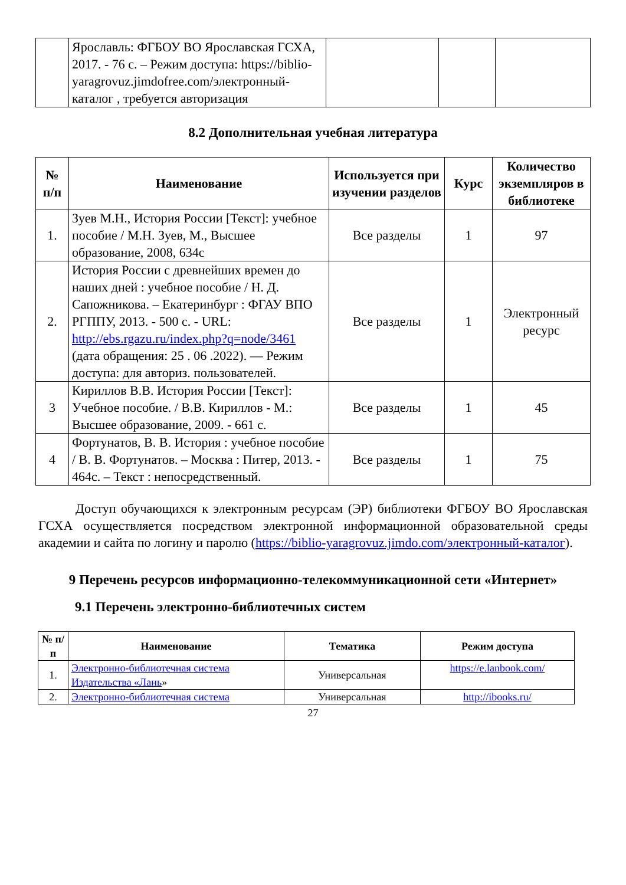| | Ярославль: ФГБОУ ВО Ярославская ГСХА, 2017. - 76 с. – Режим доступа: https://biblio-yaragrovuz.jimdofree.com/электронный-каталог , требуется авторизация | | | |
8.2 Дополнительная учебная литература
| № п/п | Наименование | Используется при изучении разделов | Курс | Количество экземпляров в библиотеке |
| --- | --- | --- | --- | --- |
| 1. | Зуев М.Н., История России [Текст]: учебное пособие / М.Н. Зуев, М., Высшее образование, 2008, 634с | Все разделы | 1 | 97 |
| 2. | История России с древнейших времен до наших дней : учебное пособие / Н. Д. Сапожникова. – Екатеринбург : ФГАУ ВПО РГППУ, 2013. - 500 с. - URL: http://ebs.rgazu.ru/index.php?q=node/3461 (дата обращения: 25 . 06 .2022). — Режим доступа: для авториз. пользователей. | Все разделы | 1 | Электронный ресурс |
| 3 | Кириллов В.В. История России [Текст]: Учебное пособие. / В.В. Кириллов - М.: Высшее образование, 2009. - 661 с. | Все разделы | 1 | 45 |
| 4 | Фортунатов, В. В. История : учебное пособие / В. В. Фортунатов. – Москва : Питер, 2013. - 464с. – Текст : непосредственный. | Все разделы | 1 | 75 |
Доступ обучающихся к электронным ресурсам (ЭР) библиотеки ФГБОУ ВО Ярославская ГСХА осуществляется посредством электронной информационной образовательной среды академии и сайта по логину и паролю (https://biblio-yaragrovuz.jimdo.com/электронный-каталог).
9 Перечень ресурсов информационно-телекоммуникационной сети «Интернет»
9.1 Перечень электронно-библиотечных систем
| № п/п | Наименование | Тематика | Режим доступа |
| --- | --- | --- | --- |
| 1. | Электронно-библиотечная система Издательства «Лань » | Универсальная | https://e.lanbook.com/ |
| 2. | Электронно-библиотечная система | Универсальная | http://ibooks.ru/ |
27